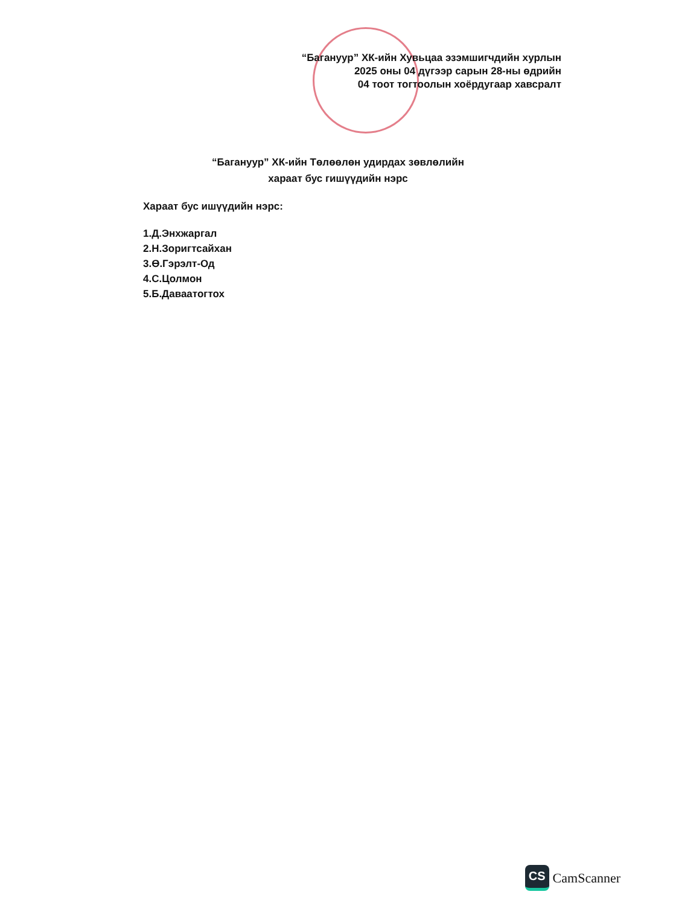“Багануур” ХК-ийн Хувьцаа эзэмшигчдийн хурлын
2025 оны 04 дүгээр сарын 28-ны өдрийн
04 тоот тогтоолын хоёрдугаар хавсралт
“Багануур” ХК-ийн Төлөөлөн удирдах зөвлөлийн
хараат бус гишүүдийн нэрс
Хараат бус ишүүдийн нэрс:
1.Д.Энхжаргал
2.Н.Зоригтсайхан
3.Ө.Гэрэлт-Од
4.С.Цолмон
5.Б.Даваатогтох
CS
CamScanner